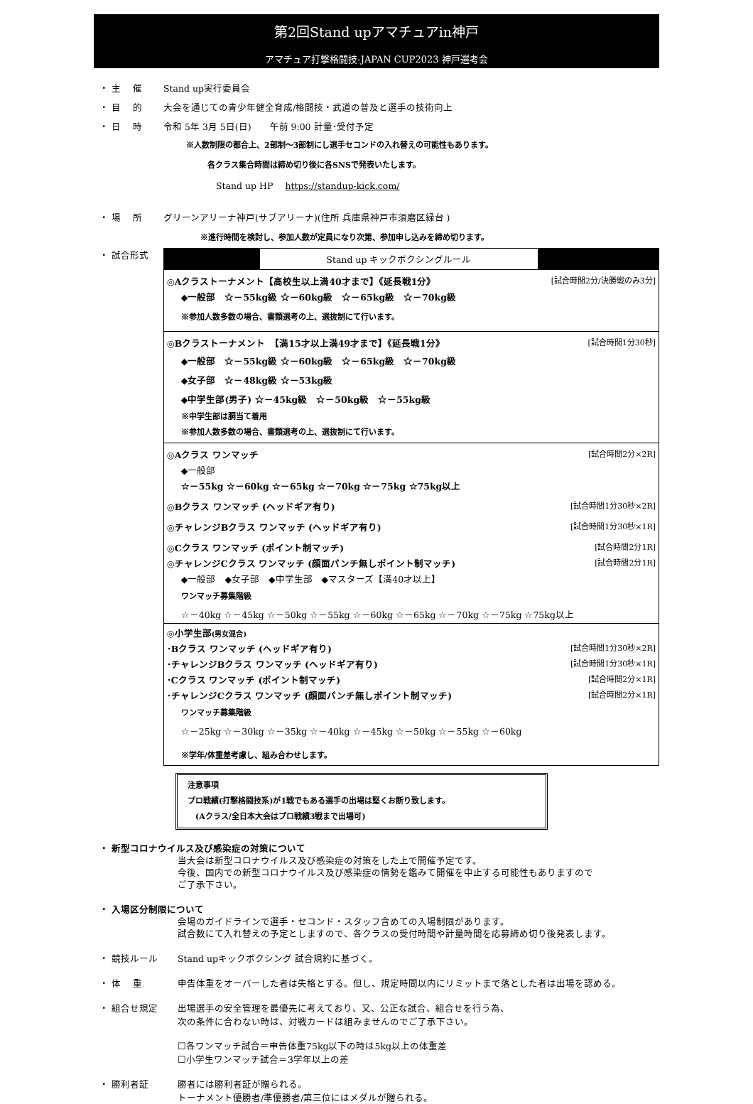第2回Stand upアマチュアin神戸
アマチュア打撃格闘技-JAPAN CUP2023 神戸選考会
・ 主　 催 Stand up実行委員会
・ 目　 的 大会を通じての青少年健全育成/格闘技・武道の普及と選手の技術向上
・ 日　 時 令和 5年 3月 5日(日)　　午前 9:00 計量･受付予定
※人数制限の都合上、2部制～3部制にし選手セコンドの入れ替えの可能性もあります。
各クラス集合時間は締め切り後に各SNSで発表いたします。
Stand up HP　 https://standup-kick.com/
・ 場　 所 グリーンアリーナ神戸(サブアリーナ)(住所 兵庫県神戸市須磨区緑台 )
※進行時間を検討し、参加人数が定員になり次第、参加申し込みを締め切ります。
・ 試合形式
| Stand up キックボクシングルール |
| ◎Aクラストーナメント【高校生以上満40才まで】《延長戦1分》 [試合時間2分/決勝戦のみ3分] ◆一般部 ☆－55kg級 ☆－60kg級 ☆－65kg級 ☆－70kg級 ※参加人数多数の場合、書類選考の上、選抜制にて行います。 |
| ◎Bクラストーナメント 【満15才以上満49才まで】《延長戦1分》 [試合時間1分30秒] ◆一般部 ☆－55kg級 ☆－60kg級 ☆－65kg級 ☆－70kg級 ◆女子部 ☆－48kg級 ☆－53kg級 ◆中学生部(男子) ☆－45kg級 ☆－50kg級 ☆－55kg級 ※中学生部は胴当て着用 ※参加人数多数の場合、書類選考の上、選抜制にて行います。 |
| ◎Aクラス ワンマッチ [試合時間2分×2R] ◆一般部 ☆－55kg ☆－60kg ☆－65kg ☆－70kg ☆－75kg ☆75kg以上 ◎Bクラス ワンマッチ (ヘッドギア有り) [試合時間1分30秒×2R] ◎チャレンジBクラス ワンマッチ (ヘッドギア有り) [試合時間1分30秒×1R] ◎Cクラス ワンマッチ (ポイント制マッチ) [試合時間2分1R] ◎チャレンジCクラス ワンマッチ (顔面パンチ無しポイント制マッチ) [試合時間2分1R] ◆一般部 ◆女子部 ◆中学生部 ◆マスターズ【満40才以上】 ワンマッチ募集階級 ☆－40kg ☆－45kg ☆－50kg ☆－55kg ☆－60kg ☆－65kg ☆－70kg ☆－75kg ☆75kg以上 |
| ◎小学生部 (男女混合) ･Bクラス ワンマッチ (ヘッドギア有り) [試合時間1分30秒×2R] ･チャレンジBクラス ワンマッチ (ヘッドギア有り) [試合時間1分30秒×1R] ･Cクラス ワンマッチ (ポイント制マッチ) [試合時間2分×1R] ･チャレンジCクラス ワンマッチ (顔面パンチ無しポイント制マッチ) [試合時間2分×1R] ワンマッチ募集階級 ☆－25kg ☆－30kg ☆－35kg ☆－40kg ☆－45kg ☆－50kg ☆－55kg ☆－60kg ※学年/体重差考慮し、組み合わせします。 |
注意事項
プロ戦績(打撃格闘技系)が1戦でもある選手の出場は堅くお断り致します。
　(Aクラス/全日本大会はプロ戦績3戦まで出場可)
・ 新型コロナウイルス及び感染症の対策について
当大会は新型コロナウイルス及び感染症の対策をした上で開催予定です。
今後、国内での新型コロナウイルス及び感染症の情勢を鑑みて開催を中止する可能性もありますので
ご了承下さい。
・ 入場区分制限について
会場のガイドラインで選手・セコンド・スタッフ含めての入場制限があります。
試合数にて入れ替えの予定としますので、各クラスの受付時間や計量時間を応募締め切り後発表します。
・ 競技ルール Stand upキックボクシング 試合規約に基づく。
・ 体　 重 申告体重をオーバーした者は失格とする。但し、規定時間以内にリミットまで落とした者は出場を認める。
・ 組合せ規定 出場選手の安全管理を最優先に考えており、又、公正な試合、組合せを行う為、
次の条件に合わない時は、対戦カードは組みませんのでご了承下さい。
☐各ワンマッチ試合＝申告体重75kg以下の時は5kg以上の体重差
☐小学生ワンマッチ試合＝3学年以上の差
・ 勝利者証 勝者には勝利者証が贈られる。
トーナメント優勝者/準優勝者/第三位にはメダルが贈られる。